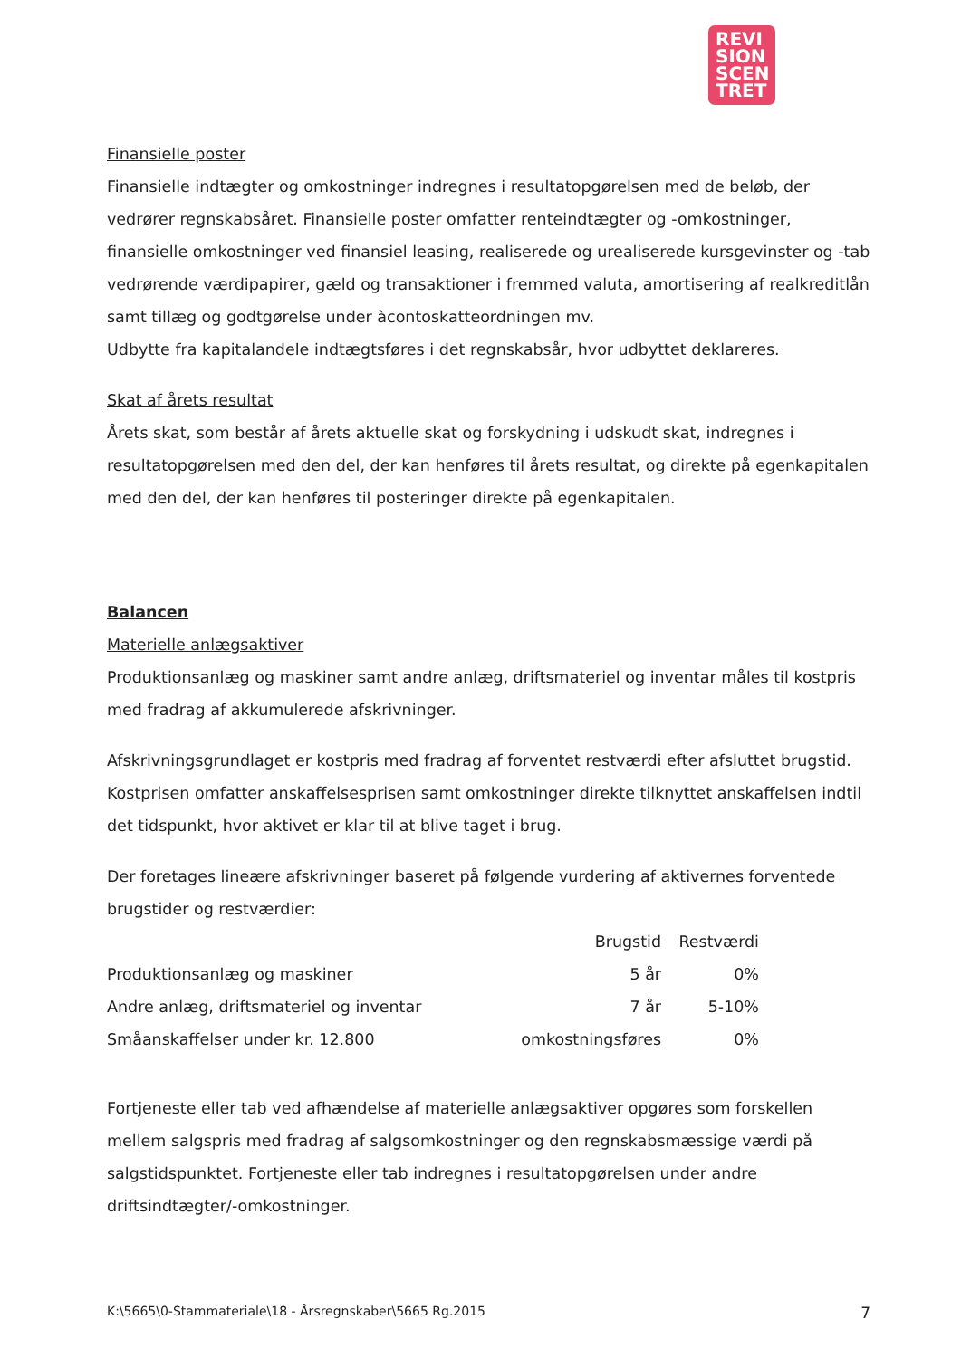REVI
SION
SCEN
TRET
Finansielle poster
Finansielle indtægter og omkostninger indregnes i resultatopgørelsen med de beløb, der vedrører regnskabsåret. Finansielle poster omfatter renteindtægter og -omkostninger, finansielle omkostninger ved finansiel leasing, realiserede og urealiserede kursgevinster og -tab vedrørende værdipapirer, gæld og transaktioner i fremmed valuta, amortisering af realkreditlån samt tillæg og godtgørelse under àcontoskatteordningen mv.
Udbytte fra kapitalandele indtægtsføres i det regnskabsår, hvor udbyttet deklareres.
Skat af årets resultat
Årets skat, som består af årets aktuelle skat og forskydning i udskudt skat, indregnes i resultatopgørelsen med den del, der kan henføres til årets resultat, og direkte på egenkapitalen med den del, der kan henføres til posteringer direkte på egenkapitalen.
Balancen
Materielle anlægsaktiver
Produktionsanlæg og maskiner samt andre anlæg, driftsmateriel og inventar måles til kostpris med fradrag af akkumulerede afskrivninger.
Afskrivningsgrundlaget er kostpris med fradrag af forventet restværdi efter afsluttet brugstid. Kostprisen omfatter anskaffelsesprisen samt omkostninger direkte tilknyttet anskaffelsen indtil det tidspunkt, hvor aktivet er klar til at blive taget i brug.
Der foretages lineære afskrivninger baseret på følgende vurdering af aktivernes forventede brugstider og restværdier:
| | Brugstid | Restværdi |
| --- | --- | --- |
| Produktionsanlæg og maskiner | 5 år | 0% |
| Andre anlæg, driftsmateriel og inventar | 7 år | 5-10% |
| Småanskaffelser under kr. 12.800 | omkostningsføres | 0% |
Fortjeneste eller tab ved afhændelse af materielle anlægsaktiver opgøres som forskellen mellem salgspris med fradrag af salgsomkostninger og den regnskabsmæssige værdi på salgstidspunktet. Fortjeneste eller tab indregnes i resultatopgørelsen under andre driftsindtægter/-omkostninger.
K:\5665\0-Stammateriale\18 - Årsregnskaber\5665 Rg.2015 7